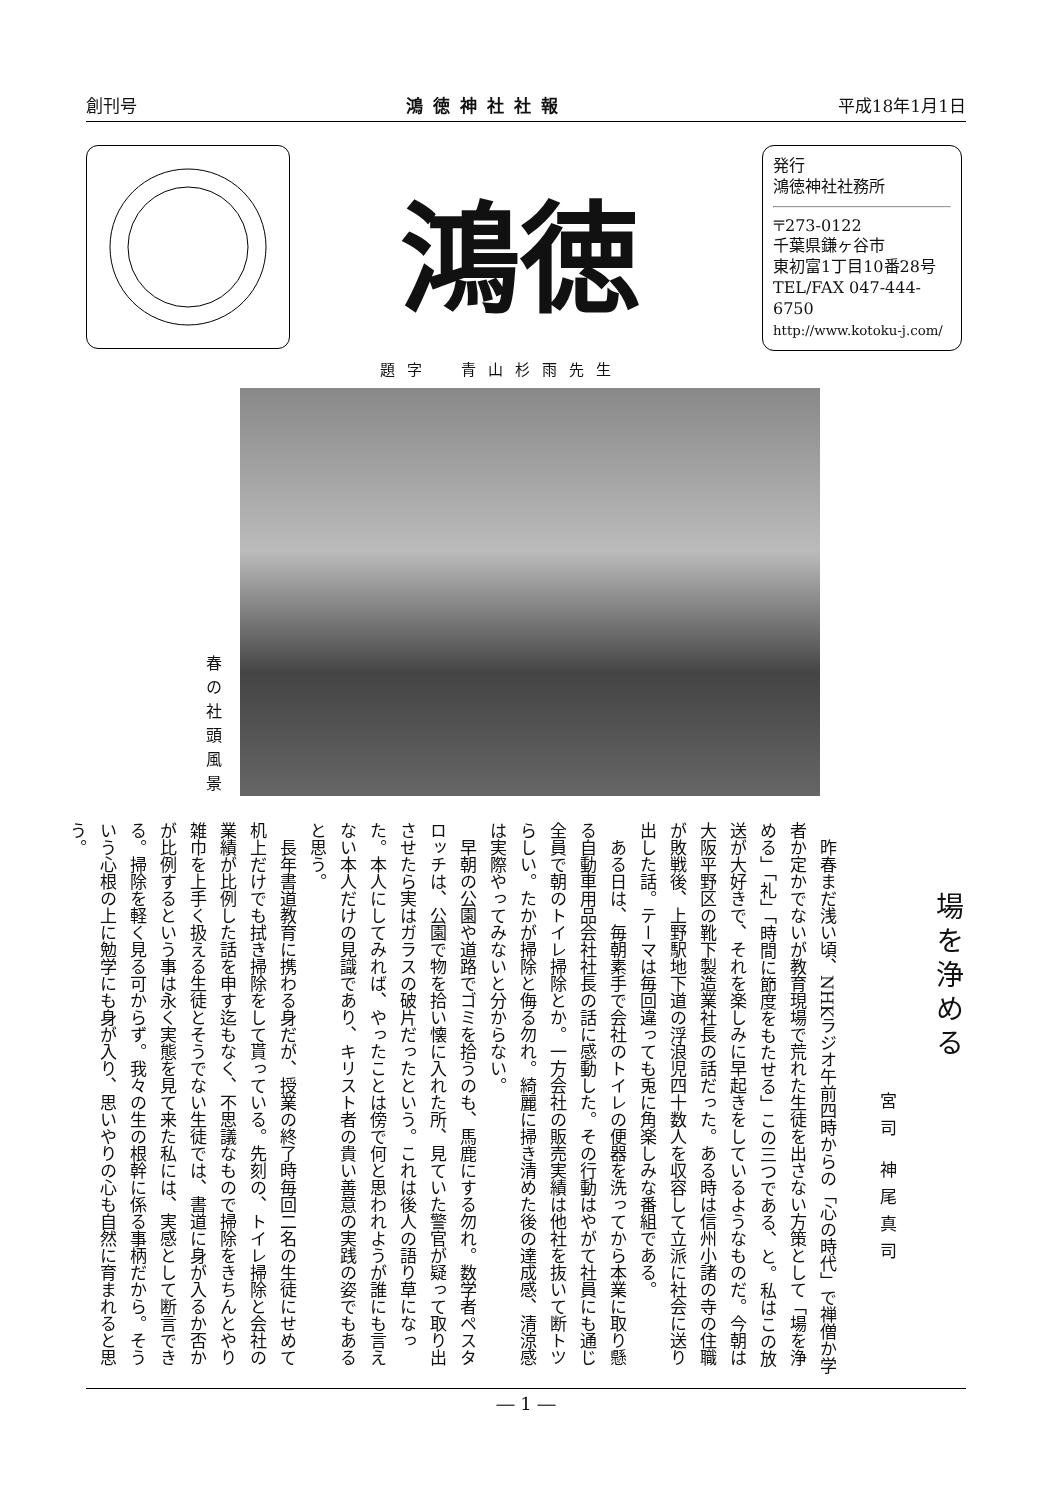創刊号 鴻徳神社社報 平成18年1月1日
鴻徳
発行
鴻徳神社社務所
〒273-0122
千葉県鎌ヶ谷市
東初富1丁目10番28号
TEL/FAX 047-444-6750
http://www.kotoku-j.com/
題字　青山杉雨先生
春の社頭風景
場を浄める
宮司 神尾真司
昨春まだ浅い頃、NHKラジオ午前四時からの「心の時代」で禅僧か学者か定かでないが教育現場で荒れた生徒を出さない方策として「場を浄める」「礼」「時間に節度をもたせる」この三つである、と。私はこの放送が大好きで、それを楽しみに早起きをしているようなものだ。今朝は大阪平野区の靴下製造業社長の話だった。ある時は信州小諸の寺の住職が敗戦後、上野駅地下道の浮浪児四十数人を収容して立派に社会に送り出した話。テーマは毎回違っても兎に角楽しみな番組である。
ある日は、毎朝素手で会社のトイレの便器を洗ってから本業に取り懸る自動車用品会社社長の話に感動した。その行動はやがて社員にも通じ全員で朝のトイレ掃除とか。一方会社の販売実績は他社を抜いて断トツらしい。たかが掃除と侮る勿れ。綺麗に掃き清めた後の達成感、清涼感は実際やってみないと分からない。
早朝の公園や道路でゴミを拾うのも、馬鹿にする勿れ。数学者ペスタロッチは、公園で物を拾い懐に入れた所、見ていた警官が疑って取り出させたら実はガラスの破片だったという。これは後人の語り草になった。本人にしてみれば、やったことは傍で何と思われようが誰にも言えない本人だけの見識であり、キリスト者の貴い善意の実践の姿でもあると思う。
長年書道教育に携わる身だが、授業の終了時毎回二名の生徒にせめて机上だけでも拭き掃除をして貰っている。先刻の、トイレ掃除と会社の業績が比例した話を申す迄もなく、不思議なもので掃除をきちんとやり雑巾を上手く扱える生徒とそうでない生徒では、書道に身が入るか否かが比例するという事は永く実態を見て来た私には、実感として断言できる。掃除を軽く見る可からず。我々の生の根幹に係る事柄だから。そういう心根の上に勉学にも身が入り、思いやりの心も自然に育まれると思う。
― 1 ―